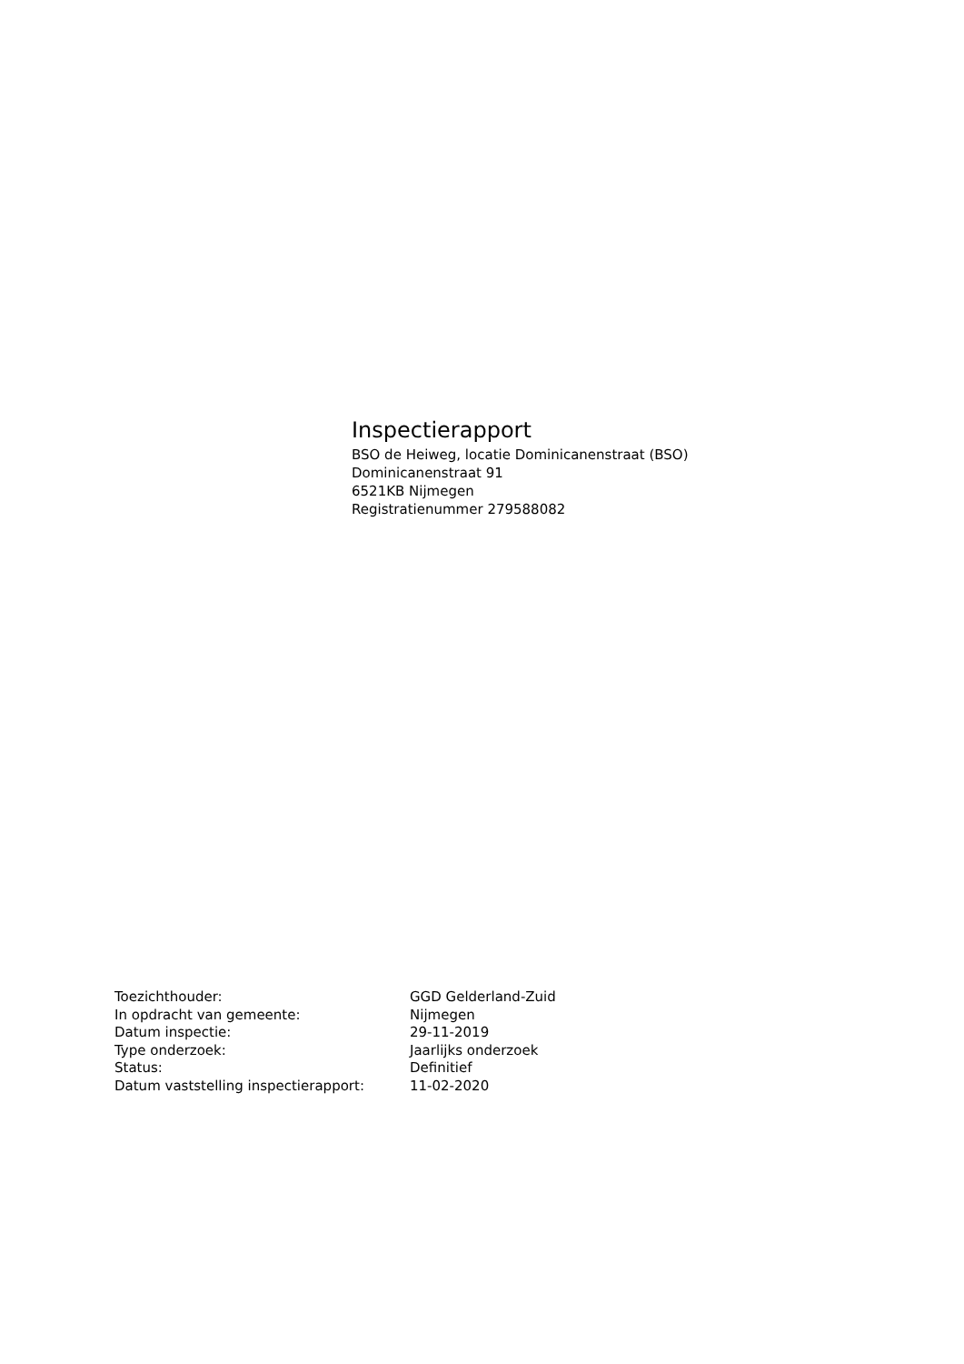Inspectierapport
BSO de Heiweg, locatie Dominicanenstraat (BSO)
Dominicanenstraat 91
6521KB Nijmegen
Registratienummer 279588082
| Toezichthouder: | GGD Gelderland-Zuid |
| In opdracht van gemeente: | Nijmegen |
| Datum inspectie: | 29-11-2019 |
| Type onderzoek: | Jaarlijks onderzoek |
| Status: | Definitief |
| Datum vaststelling inspectierapport: | 11-02-2020 |